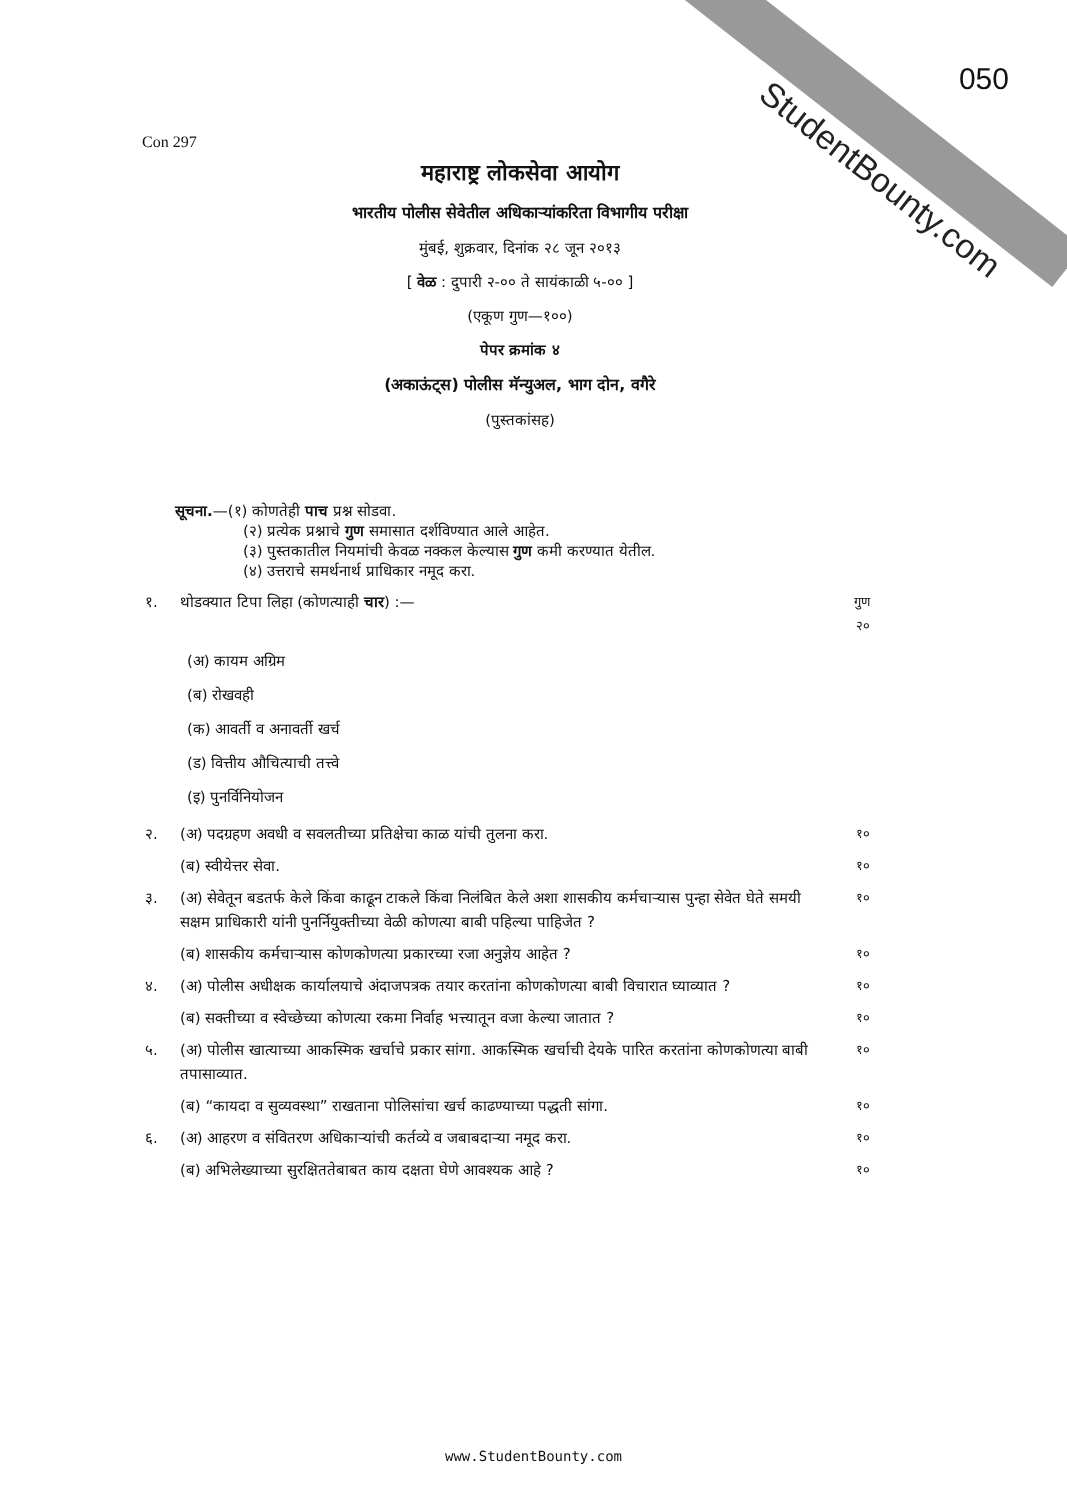StudentBounty.com
050
Con 297
महाराष्ट्र लोकसेवा आयोग
भारतीय पोलीस सेवेतील अधिकाऱ्यांकरिता विभागीय परीक्षा
मुंबई, शुक्रवार, दिनांक २८ जून २०१३
[ वेळ : दुपारी २-०० ते सायंकाळी ५-०० ]
(एकूण गुण—१००)
पेपर क्रमांक ४
(अकाऊंट्स) पोलीस मॅन्युअल, भाग दोन, वगैरे
(पुस्तकांसह)
सूचना.—(१) कोणतेही पाच प्रश्न सोडवा.
(२) प्रत्येक प्रश्नाचे गुण समासात दर्शविण्यात आले आहेत.
(३) पुस्तकातील नियमांची केवळ नक्कल केल्यास गुण कमी करण्यात येतील.
(४) उत्तराचे समर्थनार्थ प्राधिकार नमूद करा.
१. थोडक्यात टिपा लिहा (कोणत्याही चार) :— गुण
२०
(अ) कायम अग्रिम
(ब) रोखवही
(क) आवर्ती व अनावर्ती खर्च
(ड) वित्तीय औचित्याची तत्त्वे
(इ) पुनर्विनियोजन
२. (अ) पदग्रहण अवधी व सवलतीच्या प्रतिक्षेचा काळ यांची तुलना करा. १०
(ब) स्वीयेत्तर सेवा. १०
३. (अ) सेवेतून बडतर्फ केले किंवा काढून टाकले किंवा निलंबित केले अशा शासकीय कर्मचाऱ्यास पुन्हा सेवेत घेते समयी सक्षम प्राधिकारी यांनी पुनर्नियुक्तीच्या वेळी कोणत्या बाबी पहिल्या पाहिजेत ? १०
(ब) शासकीय कर्मचाऱ्यास कोणकोणत्या प्रकारच्या रजा अनुज्ञेय आहेत ? १०
४. (अ) पोलीस अधीक्षक कार्यालयाचे अंदाजपत्रक तयार करतांना कोणकोणत्या बाबी विचारात घ्याव्यात ? १०
(ब) सक्तीच्या व स्वेच्छेच्या कोणत्या रकमा निर्वाह भत्त्यातून वजा केल्या जातात ? १०
५. (अ) पोलीस खात्याच्या आकस्मिक खर्चाचे प्रकार सांगा. आकस्मिक खर्चाची देयके पारित करतांना कोणकोणत्या बाबी तपासाव्यात. १०
(ब) “कायदा व सुव्यवस्था” राखताना पोलिसांचा खर्च काढण्याच्या पद्धती सांगा. १०
६. (अ) आहरण व संवितरण अधिकाऱ्यांची कर्तव्ये व जबाबदाऱ्या नमूद करा. १०
(ब) अभिलेख्याच्या सुरक्षिततेबाबत काय दक्षता घेणे आवश्यक आहे ? १०
www.StudentBounty.com